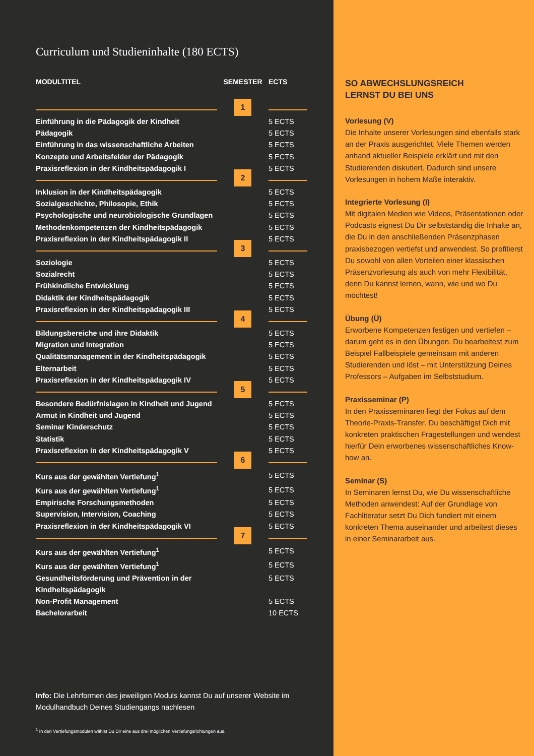Curriculum und Studieninhalte (180 ECTS)
| MODULTITEL | SEMESTER | ECTS |
| --- | --- | --- |
| | 1 | |
| Einführung in die Pädagogik der Kindheit | | 5 ECTS |
| Pädagogik | | 5 ECTS |
| Einführung in das wissenschaftliche Arbeiten | | 5 ECTS |
| Konzepte und Arbeitsfelder der Pädagogik | | 5 ECTS |
| Praxisreflexion in der Kindheitspädagogik I | | 5 ECTS |
| | 2 | |
| Inklusion in der Kindheitspädagogik | | 5 ECTS |
| Sozialgeschichte, Philosopie, Ethik | | 5 ECTS |
| Psychologische und neurobiologische Grundlagen | | 5 ECTS |
| Methodenkompetenzen der Kindheitspädagogik | | 5 ECTS |
| Praxisreflexion in der Kindheitspädagogik II | | 5 ECTS |
| | 3 | |
| Soziologie | | 5 ECTS |
| Sozialrecht | | 5 ECTS |
| Frühkindliche Entwicklung | | 5 ECTS |
| Didaktik der Kindheitspädagogik | | 5 ECTS |
| Praxisreflexion in der Kindheitspädagogik III | | 5 ECTS |
| | 4 | |
| Bildungsbereiche und ihre Didaktik | | 5 ECTS |
| Migration und Integration | | 5 ECTS |
| Qualitätsmanagement in der Kindheitspädagogik | | 5 ECTS |
| Elternarbeit | | 5 ECTS |
| Praxisreflexion in der Kindheitspädagogik IV | | 5 ECTS |
| | 5 | |
| Besondere Bedürfnislagen in Kindheit und Jugend | | 5 ECTS |
| Armut in Kindheit und Jugend | | 5 ECTS |
| Seminar Kinderschutz | | 5 ECTS |
| Statistik | | 5 ECTS |
| Praxisreflexion in der Kindheitspädagogik V | | 5 ECTS |
| | 6 | |
| Kurs aus der gewählten Vertiefung<sup>1</sup> | | 5 ECTS |
| Kurs aus der gewählten Vertiefung<sup>1</sup> | | 5 ECTS |
| Empirische Forschungsmethoden | | 5 ECTS |
| Supervision, Intervision, Coaching | | 5 ECTS |
| Praxisreflexion in der Kindheitspädagogik VI | | 5 ECTS |
| | 7 | |
| Kurs aus der gewählten Vertiefung<sup>1</sup> | | 5 ECTS |
| Kurs aus der gewählten Vertiefung<sup>1</sup> | | 5 ECTS |
| Gesundheitsförderung und Prävention in der Kindheitspädagogik | | 5 ECTS |
| Non-Profit Management | | 5 ECTS |
| Bachelorarbeit | | 10 ECTS |
Info: Die Lehrformen des jeweiligen Moduls kannst Du auf unserer Website im Modulhandbuch Deines Studiengangs nachlesen
<sup>1</sup> In den Vertiefungsmodulen wählst Du Dir eine aus drei möglichen Vertiefungsrichtungen aus.
SO ABWECHSLUNGSREICH
LERNST DU BEI UNS
Vorlesung (V)
Die Inhalte unserer Vorlesungen sind ebenfalls stark an der Praxis ausgerichtet. Viele Themen werden anhand aktueller Beispiele erklärt und mit den Studierenden diskutiert. Dadurch sind unsere Vorlesungen in hohem Maße interaktiv.
Integrierte Vorlesung (I)
Mit digitalen Medien wie Videos, Präsentationen oder Podcasts eignest Du Dir selbstständig die Inhalte an, die Du in den anschließenden Präsenzphasen praxisbezogen vertiefst und anwendest. So profitierst Du sowohl von allen Vorteilen einer klassischen Präsenzvorlesung als auch von mehr Flexibilität, denn Du kannst lernen, wann, wie und wo Du möchtest!
Übung (Ü)
Erworbene Kompetenzen festigen und vertiefen – darum geht es in den Übungen. Du bearbeitest zum Beispiel Fallbeispiele gemeinsam mit anderen Studierenden und löst – mit Unterstützung Deines Professors – Aufgaben im Selbststudium.
Praxisseminar (P)
In den Praxisseminaren liegt der Fokus auf dem Theorie-Praxis-Transfer. Du beschäftigst Dich mit konkreten praktischen Fragestellungen und wendest hierfür Dein erworbenes wissenschaftliches Know-how an.
Seminar (S)
In Seminaren lernst Du, wie Du wissenschaftliche Methoden anwendest: Auf der Grundlage von Fachliteratur setzt Du Dich fundiert mit einem konkreten Thema auseinander und arbeitest dieses in einer Seminararbeit aus.